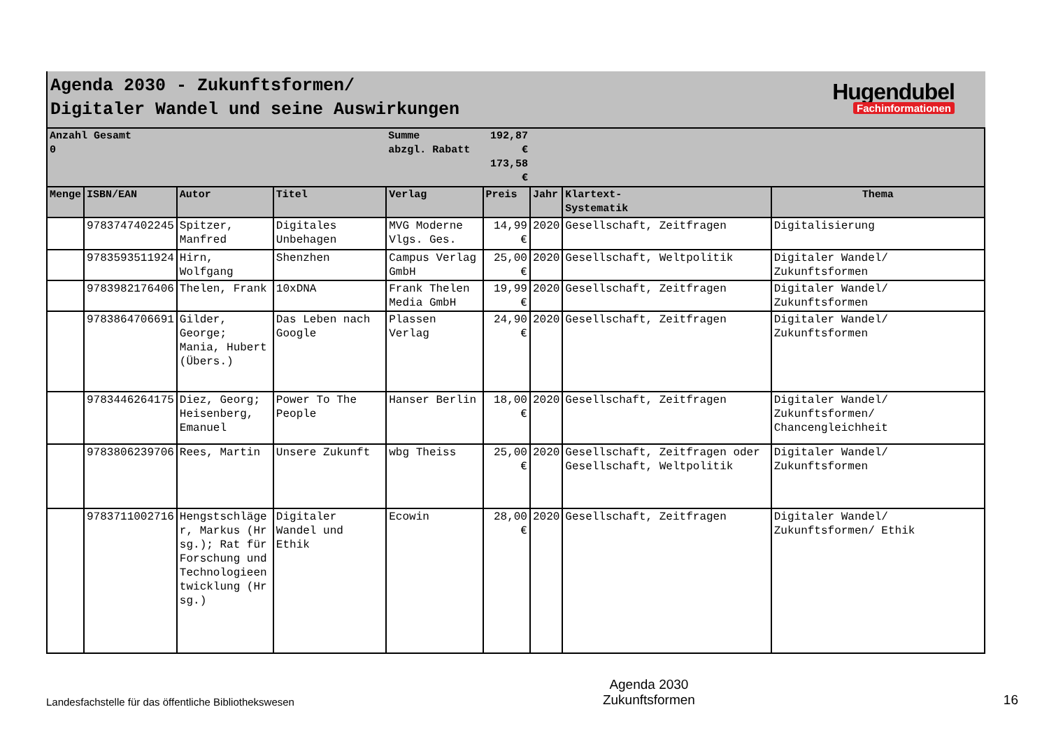Agenda 2030 - Zukunftsformen/
Digitaler Wandel und seine Auswirkungen
Hugendubel
Fachinformationen
| Anzahl Gesamt 0 | | | | Summe abzgl. Rabatt | 192,87 € 173,58 € | | | |
| Menge | ISBN/EAN | Autor | Titel | Verlag | Preis | Jahr | Klartext- Systematik | Thema |
| | 9783747402245 | Spitzer, Manfred | Digitales Unbehagen | MVG Moderne Vlgs. Ges. | 14,99 € | 2020 | Gesellschaft, Zeitfragen | Digitalisierung |
| | 9783593511924 | Hirn, Wolfgang | Shenzhen | Campus Verlag GmbH | 25,00 € | 2020 | Gesellschaft, Weltpolitik | Digitaler Wandel/ Zukunftsformen |
| | 9783982176406 | Thelen, Frank | 10xDNA | Frank Thelen Media GmbH | 19,99 € | 2020 | Gesellschaft, Zeitfragen | Digitaler Wandel/ Zukunftsformen |
| | 9783864706691 | Gilder, George; Mania, Hubert (Übers.) | Das Leben nach Google | Plassen Verlag | 24,90 € | 2020 | Gesellschaft, Zeitfragen | Digitaler Wandel/ Zukunftsformen |
| | 9783446264175 | Diez, Georg; Heisenberg, Emanuel | Power To The People | Hanser Berlin | 18,00 € | 2020 | Gesellschaft, Zeitfragen | Digitaler Wandel/ Zukunftsformen/ Chancengleichheit |
| | 9783806239706 | Rees, Martin | Unsere Zukunft | wbg Theiss | 25,00 € | 2020 | Gesellschaft, Zeitfragen oder Gesellschaft, Weltpolitik | Digitaler Wandel/ Zukunftsformen |
| | 9783711002716 | Hengstschläger, Markus (Hrsg.); Rat für Forschung und Technologieentwicklung (Hrsg.) | Digitaler Wandel und Ethik | Ecowin | 28,00 € | 2020 | Gesellschaft, Zeitfragen | Digitaler Wandel/ Zukunftsformen/ Ethik |
Landesfachstelle für das öffentliche Bibliothekswesen
Agenda 2030
Zukunftsformen
16